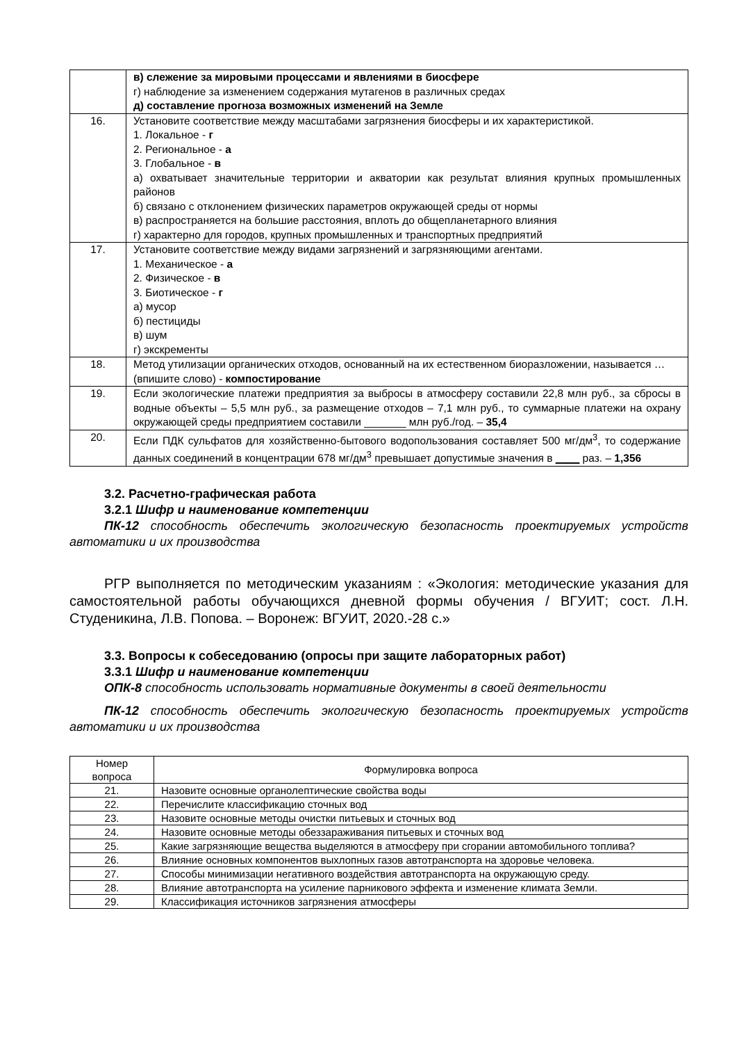| | в) слежение за мировыми процессами и явлениями в биосфере г) наблюдение за изменением содержания мутагенов в различных средах д) составление прогноза возможных изменений на Земле |
| 16. | Установите соответствие между масштабами загрязнения биосферы и их характеристикой. 1. Локальное - г 2. Региональное - а 3. Глобальное - в а) охватывает значительные территории и акватории как результат влияния крупных промышленных районов б) связано с отклонением физических параметров окружающей среды от нормы в) распространяется на большие расстояния, вплоть до общепланетарного влияния г) характерно для городов, крупных промышленных и транспортных предприятий |
| 17. | Установите соответствие между видами загрязнений и загрязняющими агентами. 1. Механическое - а 2. Физическое - в 3. Биотическое - г а) мусор б) пестициды в) шум г) экскременты |
| 18. | Метод утилизации органических отходов, основанный на их естественном биоразложении, называется … (впишите слово) - компостирование |
| 19. | Если экологические платежи предприятия за выбросы в атмосферу составили 22,8 млн руб., за сбросы в водные объекты – 5,5 млн руб., за размещение отходов – 7,1 млн руб., то суммарные платежи на охрану окружающей среды предприятием составили _______ млн руб./год. – 35,4 |
| 20. | Если ПДК сульфатов для хозяйственно-бытового водопользования составляет 500 мг/дм<sup>3</sup>, то содержание данных соединений в концентрации 678 мг/дм<sup>3</sup> превышает допустимые значения в ____ раз. – 1,356 |
3.2. Расчетно-графическая работа
3.2.1 Шифр и наименование компетенции
ПК-12 способность обеспечить экологическую безопасность проектируемых устройств автоматики и их производства
РГР выполняется по методическим указаниям : «Экология: методические указания для самостоятельной работы обучающихся дневной формы обучения / ВГУИТ; сост. Л.Н. Студеникина, Л.В. Попова. – Воронеж: ВГУИТ, 2020.-28 с.»
3.3. Вопросы к собеседованию (опросы при защите лабораторных работ)
3.3.1 Шифр и наименование компетенции
ОПК-8 способность использовать нормативные документы в своей деятельности
ПК-12 способность обеспечить экологическую безопасность проектируемых устройств автоматики и их производства
| Номер вопроса | Формулировка вопроса |
| --- | --- |
| 21. | Назовите основные органолептические свойства воды |
| 22. | Перечислите классификацию сточных вод |
| 23. | Назовите основные методы очистки питьевых и сточных вод |
| 24. | Назовите основные методы обеззараживания питьевых и сточных вод |
| 25. | Какие загрязняющие вещества выделяются в атмосферу при сгорании автомобильного топлива? |
| 26. | Влияние основных компонентов выхлопных газов автотранспорта на здоровье человека. |
| 27. | Способы минимизации негативного воздействия автотранспорта на окружающую среду. |
| 28. | Влияние автотранспорта на усиление парникового эффекта и изменение климата Земли. |
| 29. | Классификация источников загрязнения атмосферы |